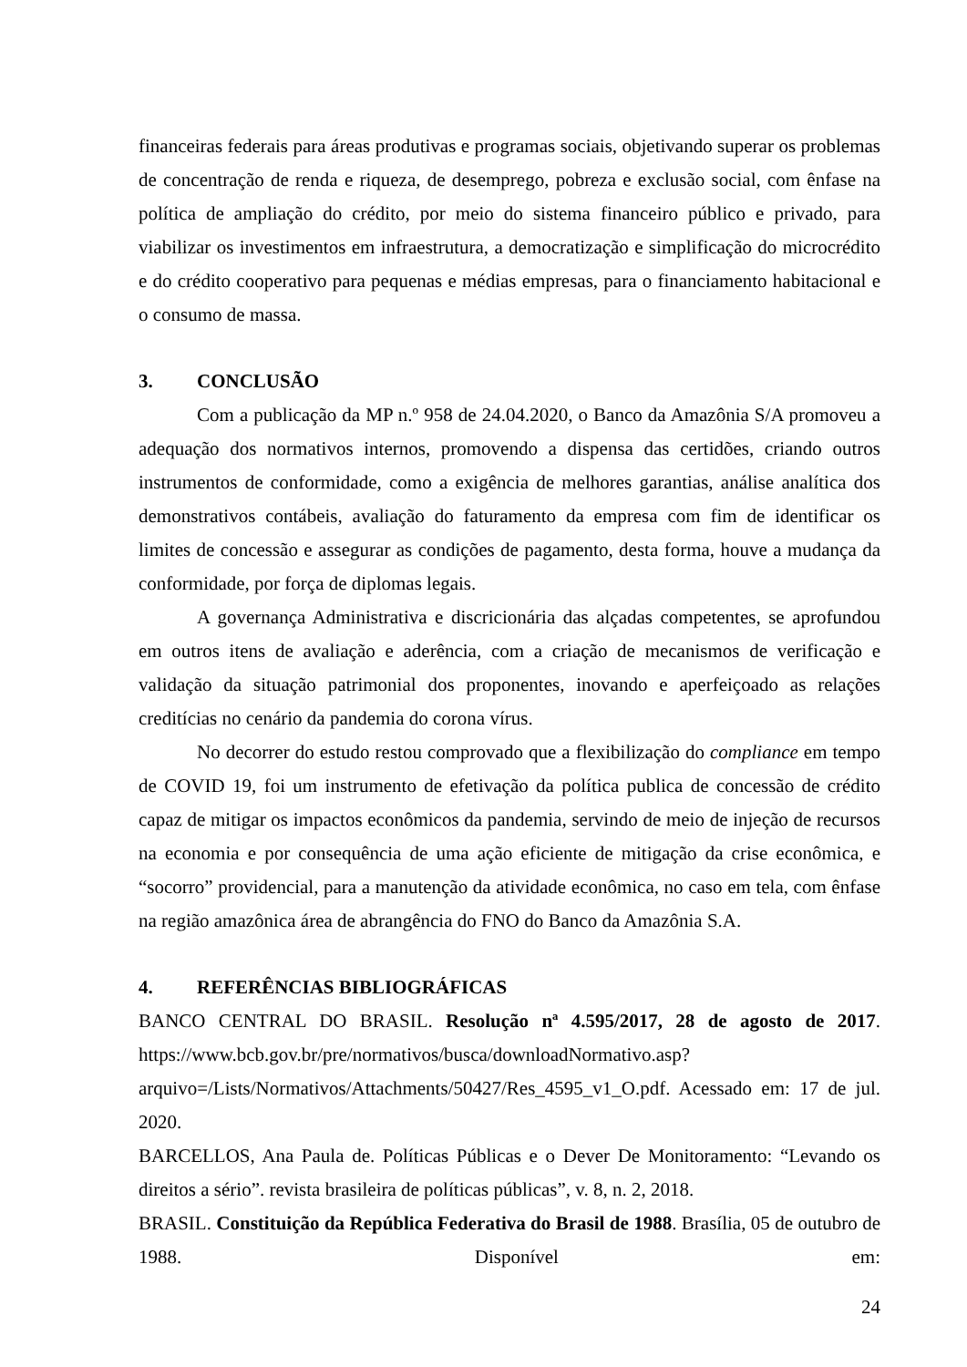financeiras federais para áreas produtivas e programas sociais, objetivando superar os problemas de concentração de renda e riqueza, de desemprego, pobreza e exclusão social, com ênfase na política de ampliação do crédito, por meio do sistema financeiro público e privado, para viabilizar os investimentos em infraestrutura, a democratização e simplificação do microcrédito e do crédito cooperativo para pequenas e médias empresas, para o financiamento habitacional e o consumo de massa.
3. CONCLUSÃO
Com a publicação da MP n.º 958 de 24.04.2020, o Banco da Amazônia S/A promoveu a adequação dos normativos internos, promovendo a dispensa das certidões, criando outros instrumentos de conformidade, como a exigência de melhores garantias, análise analítica dos demonstrativos contábeis, avaliação do faturamento da empresa com fim de identificar os limites de concessão e assegurar as condições de pagamento, desta forma, houve a mudança da conformidade, por força de diplomas legais.
A governança Administrativa e discricionária das alçadas competentes, se aprofundou em outros itens de avaliação e aderência, com a criação de mecanismos de verificação e validação da situação patrimonial dos proponentes, inovando e aperfeiçoado as relações creditícias no cenário da pandemia do corona vírus.
No decorrer do estudo restou comprovado que a flexibilização do compliance em tempo de COVID 19, foi um instrumento de efetivação da política publica de concessão de crédito capaz de mitigar os impactos econômicos da pandemia, servindo de meio de injeção de recursos na economia e por consequência de uma ação eficiente de mitigação da crise econômica, e “socorro” providencial, para a manutenção da atividade econômica, no caso em tela, com ênfase na região amazônica área de abrangência do FNO do Banco da Amazônia S.A.
4. REFERÊNCIAS BIBLIOGRÁFICAS
BANCO CENTRAL DO BRASIL. Resolução nª 4.595/2017, 28 de agosto de 2017. https://www.bcb.gov.br/pre/normativos/busca/downloadNormativo.asp?arquivo=/Lists/Normativos/Attachments/50427/Res_4595_v1_O.pdf. Acessado em: 17 de jul. 2020.
BARCELLOS, Ana Paula de. Políticas Públicas e o Dever De Monitoramento: “Levando os direitos a sério”. revista brasileira de políticas públicas”, v. 8, n. 2, 2018.
BRASIL. Constituição da República Federativa do Brasil de 1988. Brasília, 05 de outubro de 1988. Disponível em:
24